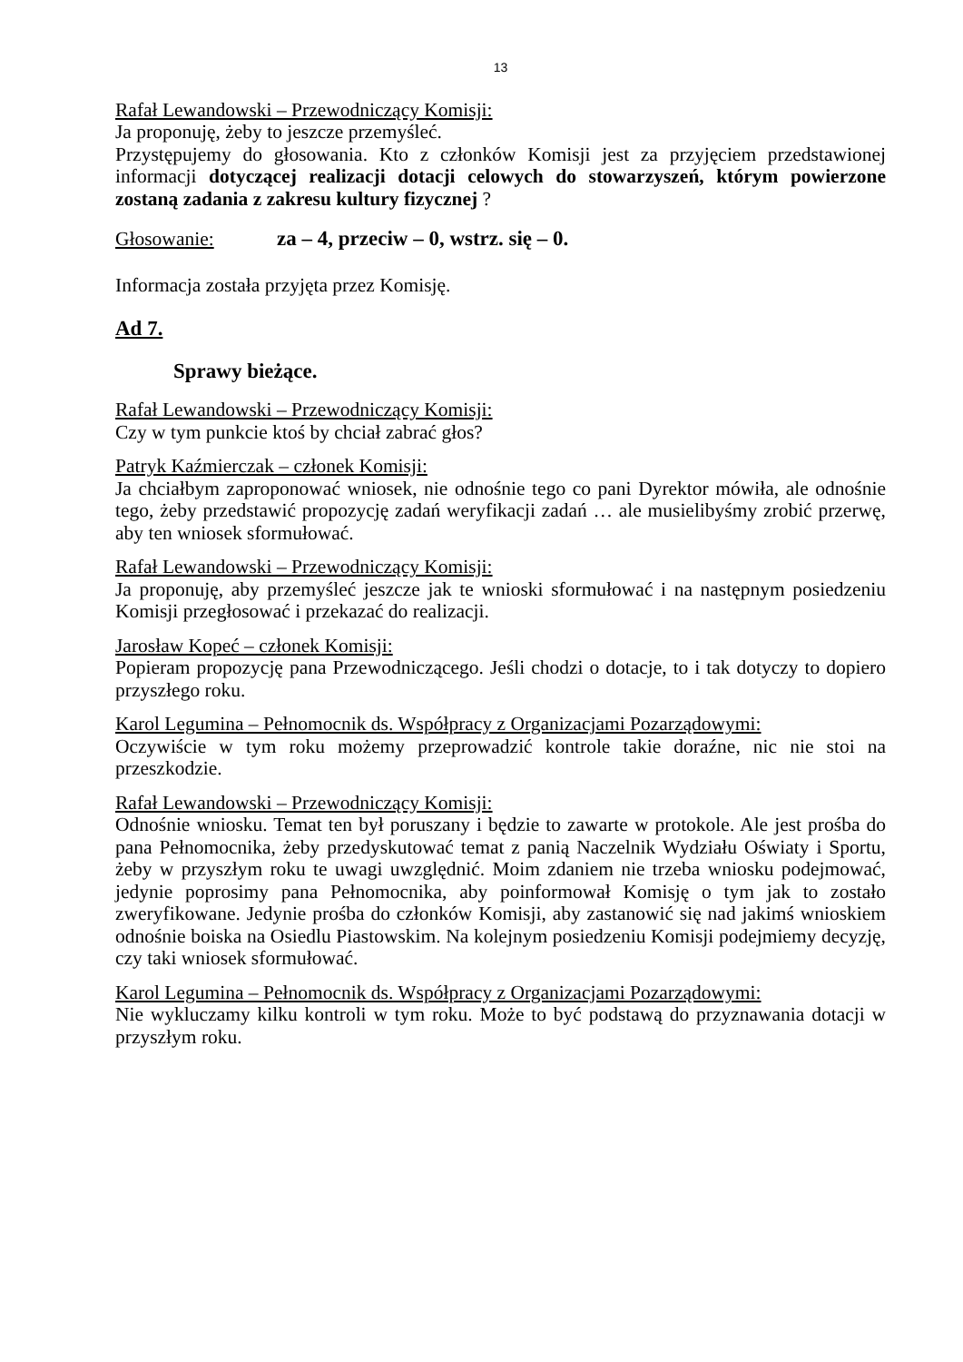13
Rafał Lewandowski – Przewodniczący Komisji:
Ja proponuję, żeby to jeszcze przemyśleć.
Przystępujemy do głosowania. Kto z członków Komisji jest za przyjęciem przedstawionej informacji dotyczącej realizacji dotacji celowych do stowarzyszeń, którym powierzone zostaną zadania z zakresu kultury fizycznej ?
Głosowanie: za – 4, przeciw – 0, wstrz. się – 0.
Informacja została przyjęta przez Komisję.
Ad 7.
Sprawy bieżące.
Rafał Lewandowski – Przewodniczący Komisji:
Czy w tym punkcie ktoś by chciał zabrać głos?
Patryk Kaźmierczak – członek Komisji:
Ja chciałbym zaproponować wniosek, nie odnośnie tego co pani Dyrektor mówiła, ale odnośnie tego, żeby przedstawić propozycję zadań weryfikacji zadań … ale musielibyśmy zrobić przerwę, aby ten wniosek sformułować.
Rafał Lewandowski – Przewodniczący Komisji:
Ja proponuję, aby przemyśleć jeszcze jak te wnioski sformułować i na następnym posiedzeniu Komisji przegłosować i przekazać do realizacji.
Jarosław Kopeć – członek Komisji:
Popieram propozycję pana Przewodniczącego. Jeśli chodzi o dotacje, to i tak dotyczy to dopiero przyszłego roku.
Karol Legumina – Pełnomocnik ds. Współpracy z Organizacjami Pozarządowymi:
Oczywiście w tym roku możemy przeprowadzić kontrole takie doraźne, nic nie stoi na przeszkodzie.
Rafał Lewandowski – Przewodniczący Komisji:
Odnośnie wniosku. Temat ten był poruszany i będzie to zawarte w protokole. Ale jest prośba do pana Pełnomocnika, żeby przedyskutować temat z panią Naczelnik Wydziału Oświaty i Sportu, żeby w przyszłym roku te uwagi uwzględnić. Moim zdaniem nie trzeba wniosku podejmować, jedynie poprosimy pana Pełnomocnika, aby poinformował Komisję o tym jak to zostało zweryfikowane. Jedynie prośba do członków Komisji, aby zastanowić się nad jakimś wnioskiem odnośnie boiska na Osiedlu Piastowskim. Na kolejnym posiedzeniu Komisji podejmiemy decyzję, czy taki wniosek sformułować.
Karol Legumina – Pełnomocnik ds. Współpracy z Organizacjami Pozarządowymi:
Nie wykluczamy kilku kontroli w tym roku. Może to być podstawą do przyznawania dotacji w przyszłym roku.